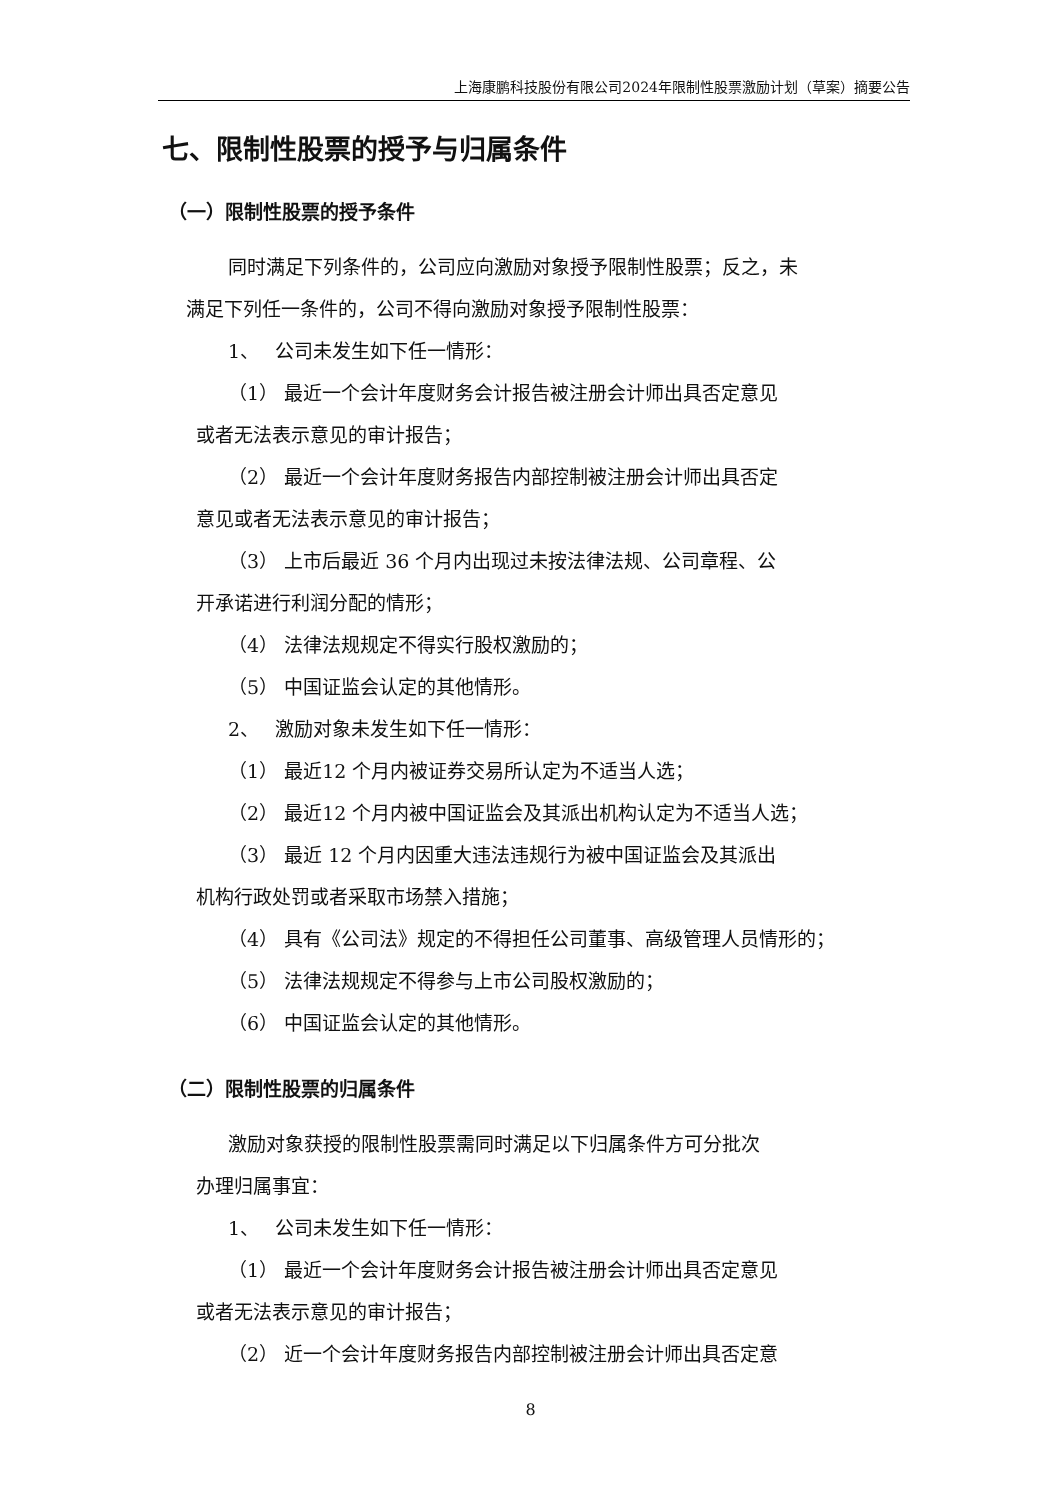上海康鹏科技股份有限公司2024年限制性股票激励计划（草案）摘要公告
七、限制性股票的授予与归属条件
（一）限制性股票的授予条件
同时满足下列条件的，公司应向激励对象授予限制性股票；反之，未
满足下列任一条件的，公司不得向激励对象授予限制性股票：
1、　 公司未发生如下任一情形：
（1） 最近一个会计年度财务会计报告被注册会计师出具否定意见
或者无法表示意见的审计报告；
（2） 最近一个会计年度财务报告内部控制被注册会计师出具否定
意见或者无法表示意见的审计报告；
（3） 上市后最近 36 个月内出现过未按法律法规、公司章程、公
开承诺进行利润分配的情形；
（4） 法律法规规定不得实行股权激励的；
（5） 中国证监会认定的其他情形。
2、　 激励对象未发生如下任一情形：
（1） 最近12 个月内被证券交易所认定为不适当人选；
（2） 最近12 个月内被中国证监会及其派出机构认定为不适当人选；
（3） 最近 12 个月内因重大违法违规行为被中国证监会及其派出
机构行政处罚或者采取市场禁入措施；
（4） 具有《公司法》规定的不得担任公司董事、高级管理人员情形的；
（5） 法律法规规定不得参与上市公司股权激励的；
（6） 中国证监会认定的其他情形。
（二）限制性股票的归属条件
激励对象获授的限制性股票需同时满足以下归属条件方可分批次
办理归属事宜：
1、　 公司未发生如下任一情形：
（1） 最近一个会计年度财务会计报告被注册会计师出具否定意见
或者无法表示意见的审计报告；
（2） 近一个会计年度财务报告内部控制被注册会计师出具否定意
8